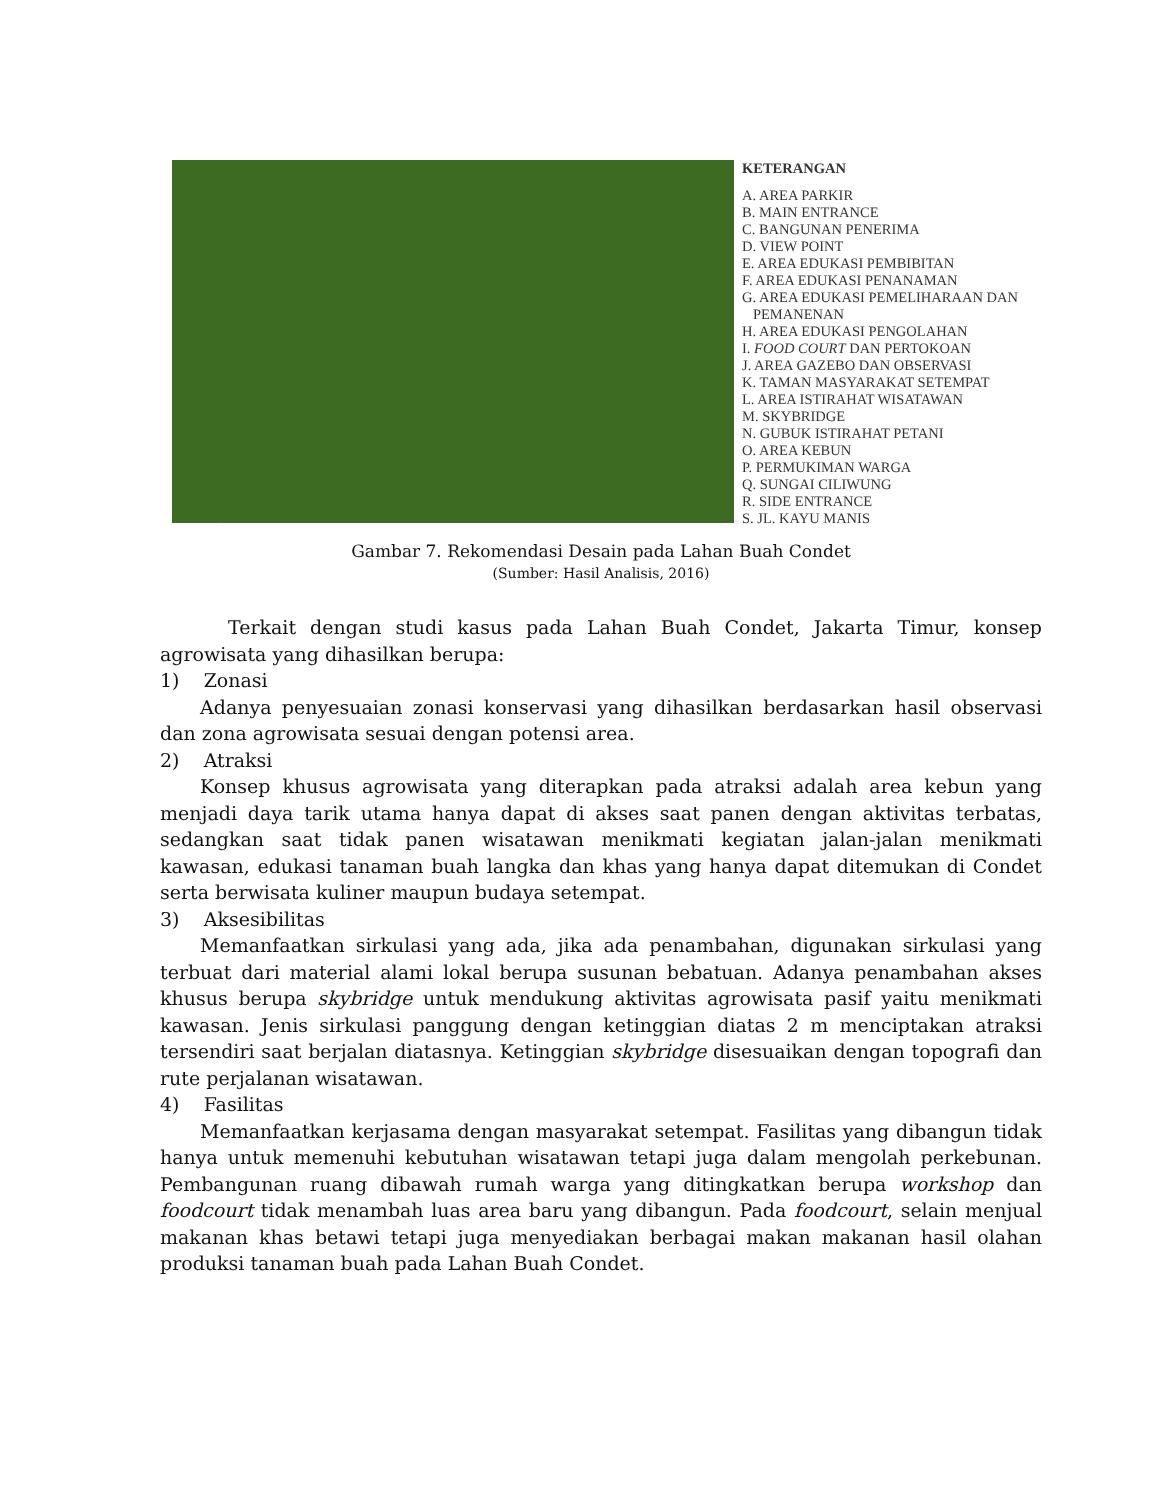KETERANGAN
A. AREA PARKIR
B. MAIN ENTRANCE
C. BANGUNAN PENERIMA
D. VIEW POINT
E. AREA EDUKASI PEMBIBITAN
F. AREA EDUKASI PENANAMAN
G. AREA EDUKASI PEMELIHARAAN DAN
PEMANENAN
H. AREA EDUKASI PENGOLAHAN
I. FOOD COURT DAN PERTOKOAN
J. AREA GAZEBO DAN OBSERVASI
K. TAMAN MASYARAKAT SETEMPAT
L. AREA ISTIRAHAT WISATAWAN
M. SKYBRIDGE
N. GUBUK ISTIRAHAT PETANI
O. AREA KEBUN
P. PERMUKIMAN WARGA
Q. SUNGAI CILIWUNG
R. SIDE ENTRANCE
S. JL. KAYU MANIS
Gambar 7. Rekomendasi Desain pada Lahan Buah Condet
(Sumber: Hasil Analisis, 2016)
Terkait dengan studi kasus pada Lahan Buah Condet, Jakarta Timur, konsep agrowisata yang dihasilkan berupa:
1) Zonasi
Adanya penyesuaian zonasi konservasi yang dihasilkan berdasarkan hasil observasi dan zona agrowisata sesuai dengan potensi area.
2) Atraksi
Konsep khusus agrowisata yang diterapkan pada atraksi adalah area kebun yang menjadi daya tarik utama hanya dapat di akses saat panen dengan aktivitas terbatas, sedangkan saat tidak panen wisatawan menikmati kegiatan jalan-jalan menikmati kawasan, edukasi tanaman buah langka dan khas yang hanya dapat ditemukan di Condet serta berwisata kuliner maupun budaya setempat.
3) Aksesibilitas
Memanfaatkan sirkulasi yang ada, jika ada penambahan, digunakan sirkulasi yang terbuat dari material alami lokal berupa susunan bebatuan. Adanya penambahan akses khusus berupa skybridge untuk mendukung aktivitas agrowisata pasif yaitu menikmati kawasan. Jenis sirkulasi panggung dengan ketinggian diatas 2 m menciptakan atraksi tersendiri saat berjalan diatasnya. Ketinggian skybridge disesuaikan dengan topografi dan rute perjalanan wisatawan.
4) Fasilitas
Memanfaatkan kerjasama dengan masyarakat setempat. Fasilitas yang dibangun tidak hanya untuk memenuhi kebutuhan wisatawan tetapi juga dalam mengolah perkebunan. Pembangunan ruang dibawah rumah warga yang ditingkatkan berupa workshop dan foodcourt tidak menambah luas area baru yang dibangun. Pada foodcourt, selain menjual makanan khas betawi tetapi juga menyediakan berbagai makan makanan hasil olahan produksi tanaman buah pada Lahan Buah Condet.